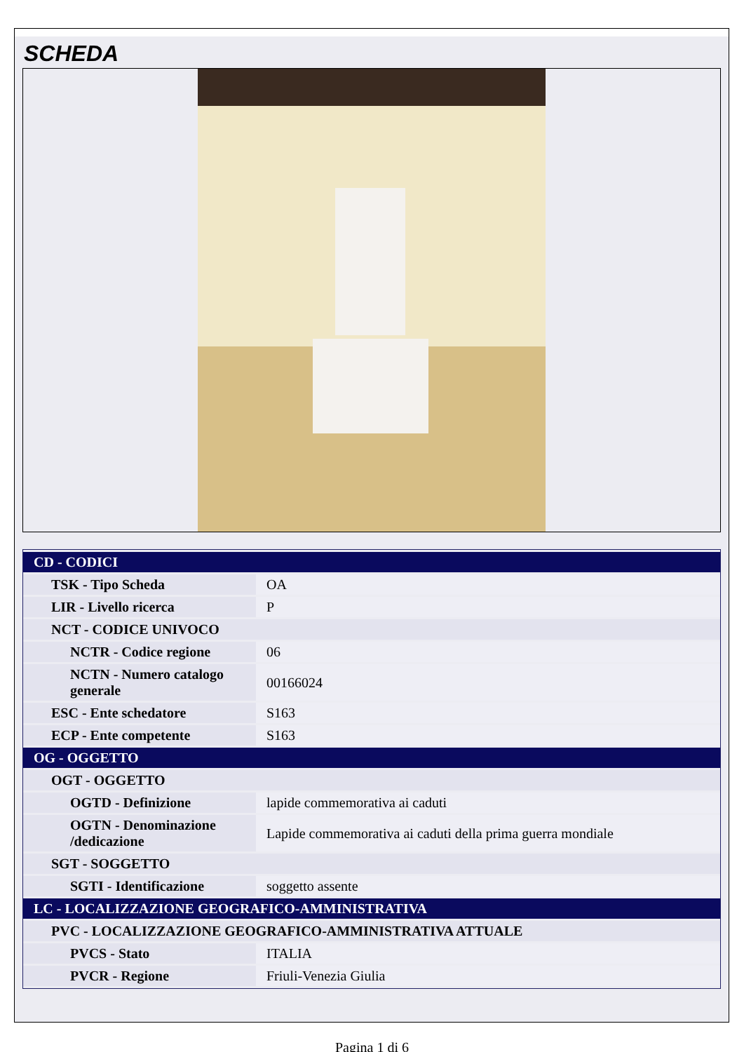SCHEDA
| CD - CODICI | |
| TSK - Tipo Scheda | OA |
| LIR - Livello ricerca | P |
| NCT - CODICE UNIVOCO | |
| NCTR - Codice regione | 06 |
| NCTN - Numero catalogo generale | 00166024 |
| ESC - Ente schedatore | S163 |
| ECP - Ente competente | S163 |
| OG - OGGETTO | |
| OGT - OGGETTO | |
| OGTD - Definizione | lapide commemorativa ai caduti |
| OGTN - Denominazione /dedicazione | Lapide commemorativa ai caduti della prima guerra mondiale |
| SGT - SOGGETTO | |
| SGTI - Identificazione | soggetto assente |
| LC - LOCALIZZAZIONE GEOGRAFICO-AMMINISTRATIVA | |
| PVC - LOCALIZZAZIONE GEOGRAFICO-AMMINISTRATIVA ATTUALE | |
| PVCS - Stato | ITALIA |
| PVCR - Regione | Friuli-Venezia Giulia |
Pagina 1 di 6